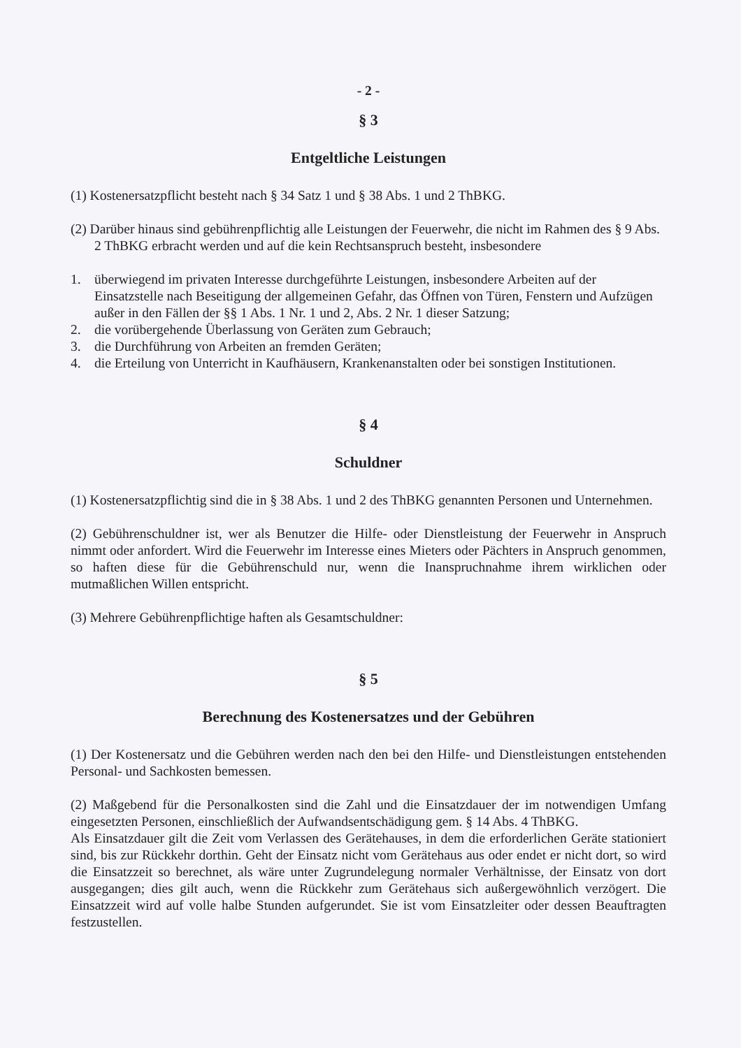- 2 -
§ 3
Entgeltliche Leistungen
(1) Kostenersatzpflicht besteht nach § 34 Satz 1 und § 38 Abs. 1 und 2 ThBKG.
(2) Darüber hinaus sind gebührenpflichtig alle Leistungen der Feuerwehr, die nicht im Rahmen des § 9 Abs. 2 ThBKG erbracht werden und auf die kein Rechtsanspruch besteht, insbesondere
1. überwiegend im privaten Interesse durchgeführte Leistungen, insbesondere Arbeiten auf der Einsatzstelle nach Beseitigung der allgemeinen Gefahr, das Öffnen von Türen, Fenstern und Aufzügen außer in den Fällen der §§ 1 Abs. 1 Nr. 1 und 2, Abs. 2 Nr. 1 dieser Satzung;
2. die vorübergehende Überlassung von Geräten zum Gebrauch;
3. die Durchführung von Arbeiten an fremden Geräten;
4. die Erteilung von Unterricht in Kaufhäusern, Krankenanstalten oder bei sonstigen Institutionen.
§ 4
Schuldner
(1) Kostenersatzpflichtig sind die in § 38 Abs. 1 und 2 des ThBKG genannten Personen und Unternehmen.
(2) Gebührenschuldner ist, wer als Benutzer die Hilfe- oder Dienstleistung der Feuerwehr in Anspruch nimmt oder anfordert. Wird die Feuerwehr im Interesse eines Mieters oder Pächters in Anspruch genommen, so haften diese für die Gebührenschuld nur, wenn die Inanspruchnahme ihrem wirklichen oder mutmaßlichen Willen entspricht.
(3) Mehrere Gebührenpflichtige haften als Gesamtschuldner:
§ 5
Berechnung des Kostenersatzes und der Gebühren
(1) Der Kostenersatz und die Gebühren werden nach den bei den Hilfe- und Dienstleistungen entstehenden Personal- und Sachkosten bemessen.
(2) Maßgebend für die Personalkosten sind die Zahl und die Einsatzdauer der im notwendigen Umfang eingesetzten Personen, einschließlich der Aufwandsentschädigung gem. § 14 Abs. 4 ThBKG.
Als Einsatzdauer gilt die Zeit vom Verlassen des Gerätehauses, in dem die erforderlichen Geräte stationiert sind, bis zur Rückkehr dorthin. Geht der Einsatz nicht vom Gerätehaus aus oder endet er nicht dort, so wird die Einsatzzeit so berechnet, als wäre unter Zugrundelegung normaler Verhältnisse, der Einsatz von dort ausgegangen; dies gilt auch, wenn die Rückkehr zum Gerätehaus sich außergewöhnlich verzögert. Die Einsatzzeit wird auf volle halbe Stunden aufgerundet. Sie ist vom Einsatzleiter oder dessen Beauftragten festzustellen.